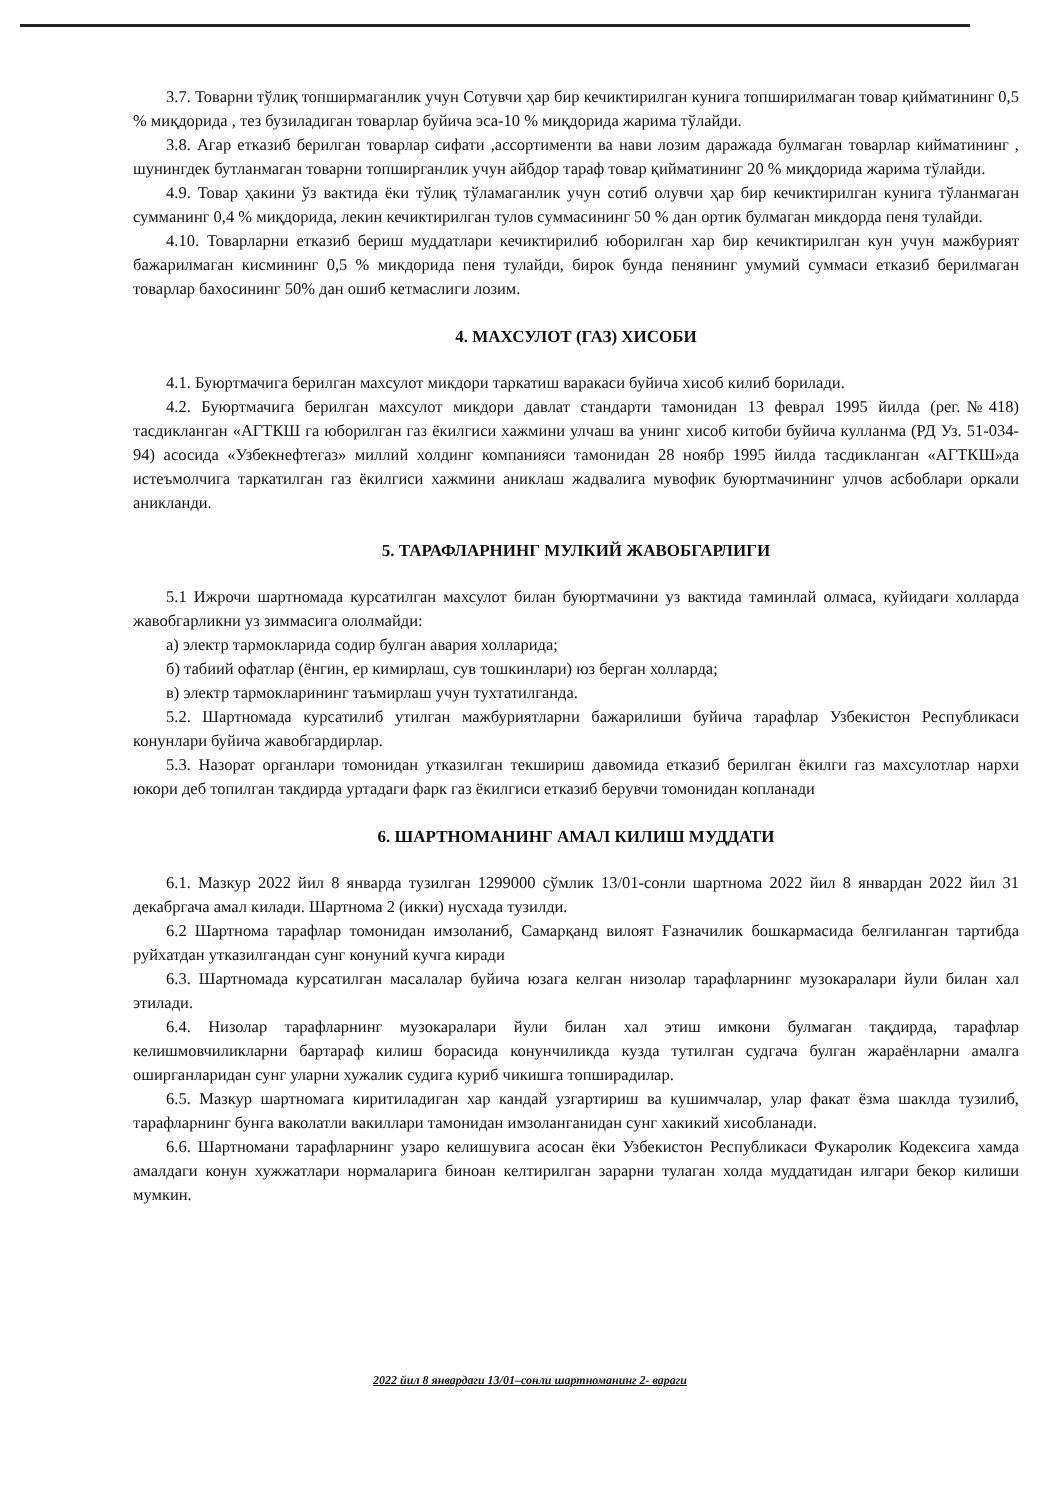3.7. Товарни тўлиқ топширмаганлик учун Сотувчи ҳар бир кечиктирилган кунига топширилмаган товар қийматининг 0,5 % миқдорида , тез бузиладиган товарлар буйича эса-10 % миқдорида жарима тўлайди.
3.8. Агар етказиб берилган товарлар сифати ,ассортименти ва нави лозим даражада булмаган товарлар кийматининг , шунингдек бутланмаган товарни топширганлик учун айбдор тараф товар қийматининг 20 % миқдорида жарима тўлайди.
4.9. Товар ҳакини ўз вактида ёки тўлиқ тўламаганлик учун сотиб олувчи ҳар бир кечиктирилган кунига тўланмаган сумманинг 0,4 % миқдорида, лекин кечиктирилган тулов суммасининг 50 % дан ортик булмаган микдорда пеня тулайди.
4.10. Товарларни етказиб бериш муддатлари кечиктирилиб юборилган хар бир кечиктирилган кун учун мажбурият бажарилмаган кисмининг 0,5 % микдорида пеня тулайди, бирок бунда пенянинг умумий суммаси етказиб берилмаган товарлар бахосининг 50% дан ошиб кетмаслиги лозим.
4. МАХСУЛОТ (ГАЗ) ХИСОБИ
4.1. Буюртмачига берилган махсулот микдори таркатиш варакаси буйича хисоб килиб борилади.
4.2. Буюртмачига берилган махсулот микдори давлат стандарти тамонидан 13 феврал 1995 йилда (рег.№418) тасдикланган «АГТКШ га юборилган газ ёкилгиси хажмини улчаш ва унинг хисоб китоби буйича кулланма (РД Уз. 51-034-94) асосида «Узбекнефтегаз» миллий холдинг компанияси тамонидан 28 ноябр 1995 йилда тасдикланган «АГТКШ»да истеъмолчига таркатилган газ ёкилгиси хажмини аниклаш жадвалига мувофик буюртмачининг улчов асбоблари оркали аникланди.
5. ТАРАФЛАРНИНГ МУЛКИЙ ЖАВОБГАРЛИГИ
5.1 Ижрочи шартномада курсатилган махсулот билан буюртмачини уз вактида таминлай олмаса, куйидаги холларда жавобгарликни уз зиммасига ололмайди:
а) электр тармокларида содир булган авария холларида;
б) табиий офатлар (ёнгин, ер кимирлаш, сув тошкинлари) юз берган холларда;
в) электр тармокларининг таъмирлаш учун тухтатилганда.
5.2. Шартномада курсатилиб утилган мажбуриятларни бажарилиши буйича тарафлар Узбекистон Республикаси конунлари буйича жавобгардирлар.
5.3. Назорат органлари томонидан утказилган текшириш давомида етказиб берилган ёкилги газ махсулотлар нархи юкори деб топилган такдирда уртадаги фарк газ ёкилгиси етказиб берувчи томонидан копланади
6. ШАРТНОМАНИНГ АМАЛ КИЛИШ МУДДАТИ
6.1. Мазкур 2022 йил 8 январда тузилган 1299000 сўмлик 13/01-сонли шартнома 2022 йил 8 январдан 2022 йил 31 декабргача амал килади. Шартнома 2 (икки) нусхада тузилди.
6.2 Шартнома тарафлар томонидан имзоланиб, Самарқанд вилоят Ғазначилик бошкармасида белгиланган тартибда руйхатдан утказилгандан сунг конуний кучга киради
6.3. Шартномада курсатилган масалалар буйича юзага келган низолар тарафларнинг музокаралари йули билан хал этилади.
6.4. Низолар тарафларнинг музокаралари йули билан хал этиш имкони булмаган тақдирда, тарафлар келишмовчиликларни бартараф килиш борасида конунчиликда кузда тутилган судгача булган жараёнларни амалга оширганларидан сунг уларни хужалик судига куриб чикишга топширадилар.
6.5. Мазкур шартномага киритиладиган хар кандай узгартириш ва кушимчалар, улар факат ёзма шаклда тузилиб, тарафларнинг бунга ваколатли вакиллари тамонидан имзоланганидан сунг хакикий хисобланади.
6.6. Шартномани тарафларнинг узаро келишувига асосан ёки Узбекистон Республикаси Фукаролик Кодексига хамда амалдаги конун хужжатлари нормаларига биноан келтирилган зарарни тулаган холда муддатидан илгари бекор килиши мумкин.
2022 йил 8 январдаги 13/01–сонли шартноманинг 2- вараги